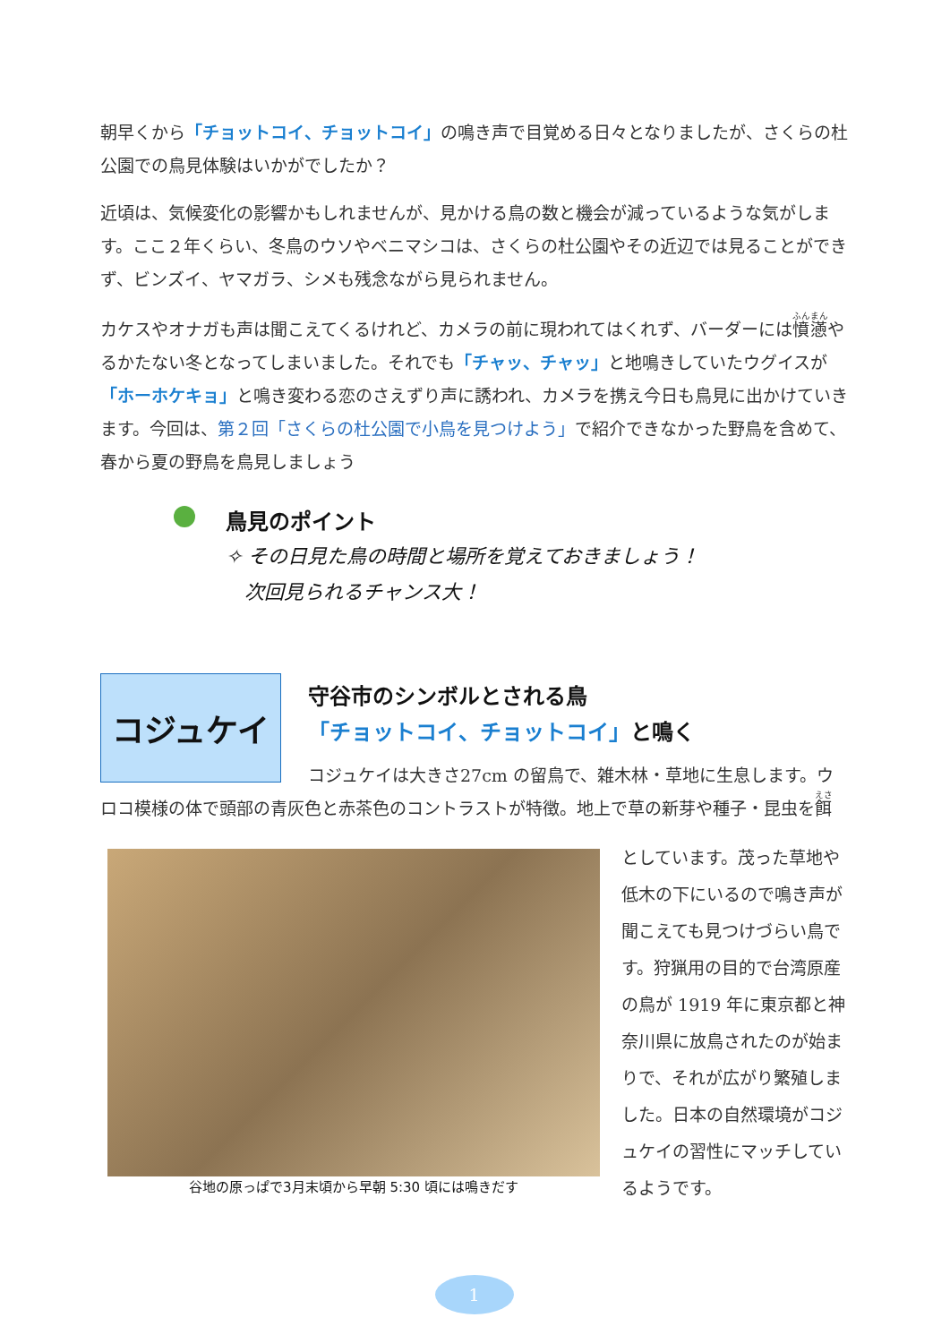朝早くから「チョットコイ、チョットコイ」の鳴き声で目覚める日々となりましたが、さくらの杜公園での鳥見体験はいかがでしたか？
近頃は、気候変化の影響かもしれませんが、見かける鳥の数と機会が減っているような気がします。ここ２年くらい、冬鳥のウソやベニマシコは、さくらの杜公園やその近辺では見ることができず、ビンズイ、ヤマガラ、シメも残念ながら見られません。
カケスやオナガも声は聞こえてくるけれど、カメラの前に現われてはくれず、バーダーには憤懣やるかたない冬となってしまいました。それでも「チャッ、チャッ」と地鳴きしていたウグイスが「ホーホケキョ」と鳴き変わる恋のさえずり声に誘われ、カメラを携え今日も鳥見に出かけていきます。今回は、第２回「さくらの杜公園で小鳥を見つけよう」で紹介できなかった野鳥を含めて、春から夏の野鳥を鳥見しましょう
鳥見のポイント
✧ その日見た鳥の時間と場所を覚えておきましょう！
次回見られるチャンス大！
コジュケイ
守谷市のシンボルとされる鳥
「チョットコイ、チョットコイ」と鳴く
コジュケイは大きさ27cm の留鳥で、雑木林・草地に生息します。ウロコ模様の体で頭部の青灰色と赤茶色のコントラストが特徴。地上で草の新芽や種子・昆虫を餌
谷地の原っぱで3月末頃から早朝 5:30 頃には鳴きだす
としています。茂った草地や低木の下にいるので鳴き声が聞こえても見つけづらい鳥です。狩猟用の目的で台湾原産の鳥が 1919 年に東京都と神奈川県に放鳥されたのが始まりで、それが広がり繁殖しました。日本の自然環境がコジュケイの習性にマッチしているようです。
1